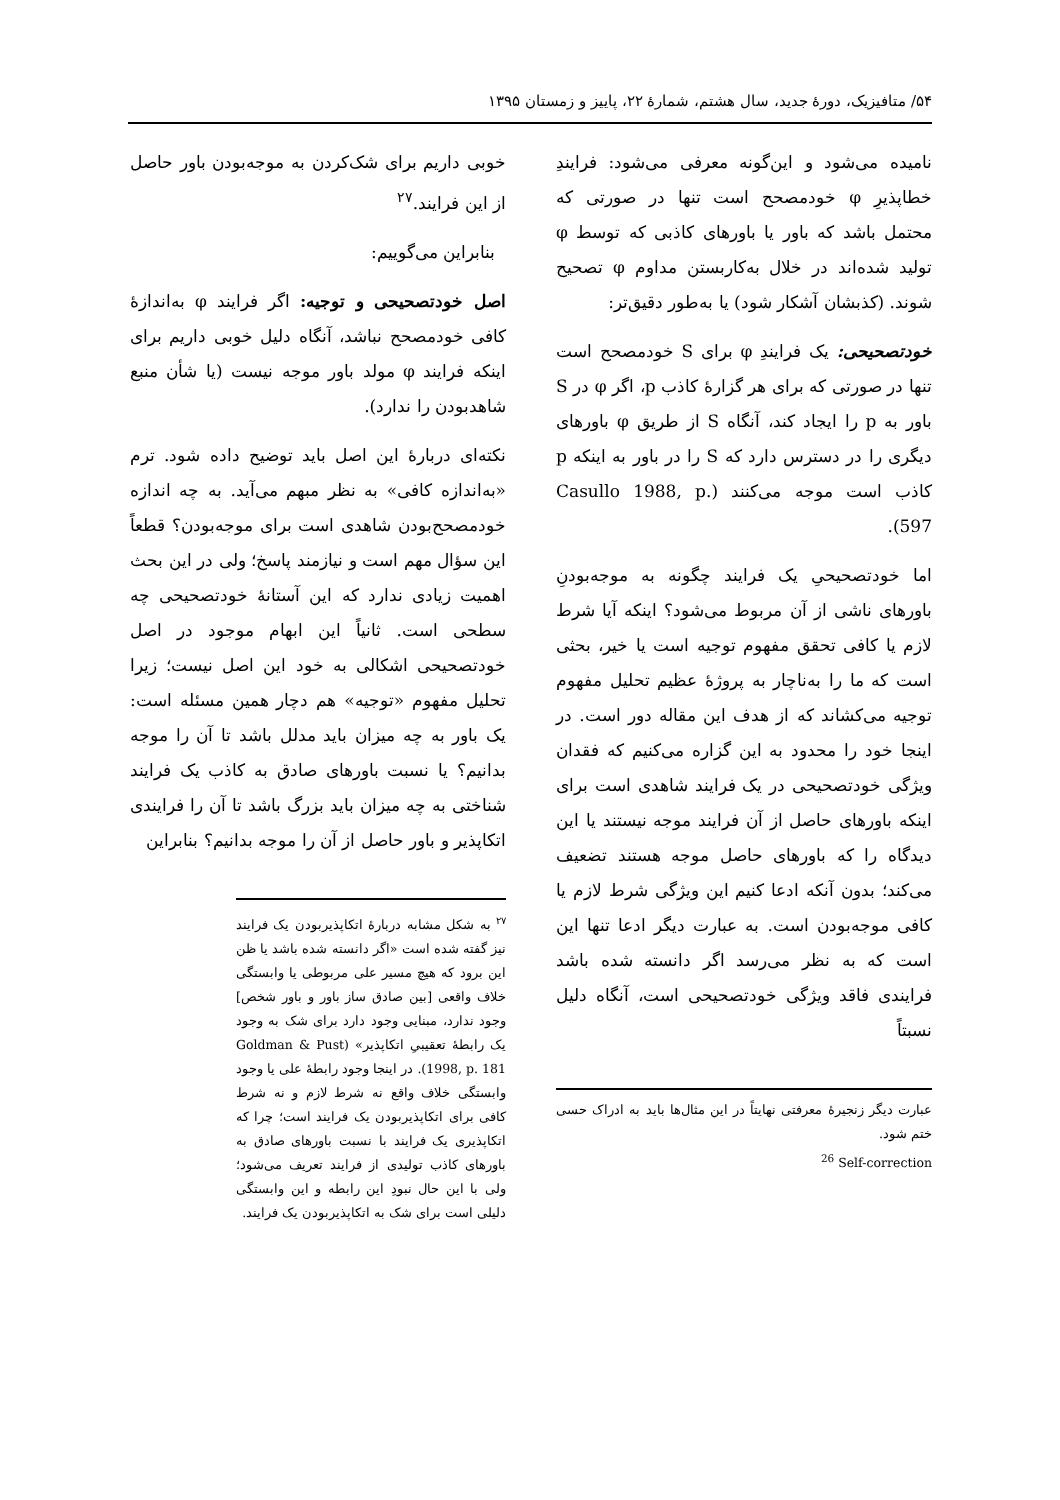۵۴/ متافیزیک، دورهٔ جدید، سال هشتم، شمارهٔ ۲۲، پاییز و زمستان ۱۳۹۵
نامیده می‌شود و این‌گونه معرفی می‌شود: فرایندِ خطاپذیرِ φ خودمصحح است تنها در صورتی که محتمل باشد که باور یا باورهای کاذبی که توسط φ تولید شده‌اند در خلال به‌کاربستن مداوم φ تصحیح شوند. (کذبشان آشکار شود) یا به‌طور دقیق‌تر:
خودتصحیحی: یک فرایندِ φ برای S خودمصحح است تنها در صورتی که برای هر گزارهٔ کاذب p، اگر φ در S باور به p را ایجاد کند، آنگاه S از طریق φ باورهای دیگری را در دسترس دارد که S را در باور به اینکه p کاذب است موجه می‌کنند (Casullo 1988, p. 597).
اما خودتصحیحیِ یک فرایند چگونه به موجه‌بودنِ باورهای ناشی از آن مربوط می‌شود؟ اینکه آیا شرط لازم یا کافی تحقق مفهوم توجیه است یا خیر، بحثی است که ما را به‌ناچار به پروژهٔ عظیم تحلیل مفهوم توجیه می‌کشاند که از هدف این مقاله دور است. در اینجا خود را محدود به این گزاره می‌کنیم که فقدان ویژگی خودتصحیحی در یک فرایند شاهدی است برای اینکه باورهای حاصل از آن فرایند موجه نیستند یا این دیدگاه را که باورهای حاصل موجه هستند تضعیف می‌کند؛ بدون آنکه ادعا کنیم این ویژگی شرط لازم یا کافی موجه‌بودن است. به عبارت دیگر ادعا تنها این است که به نظر می‌رسد اگر دانسته شده باشد فرایندی فاقد ویژگی خودتصحیحی است، آنگاه دلیل نسبتاً
عبارت دیگر زنجیرهٔ معرفتی نهایتاً در این مثال‌ها باید به ادراک حسی ختم شود.
<sup>26</sup> Self-correction
خوبی داریم برای شک‌کردن به موجه‌بودن باور حاصل از این فرایند.<sup>۲۷</sup>
بنابراین می‌گوییم:
اصل خودتصحیحی و توجیه: اگر فرایند φ به‌اندازهٔ کافی خودمصحح نباشد، آنگاه دلیل خوبی داریم برای اینکه فرایند φ مولد باور موجه نیست (یا شأن منبع شاهدبودن را ندارد).
نکته‌ای دربارهٔ این اصل باید توضیح داده شود. ترم «به‌اندازه کافی» به نظر مبهم می‌آید. به چه اندازه خودمصحح‌بودن شاهدی است برای موجه‌بودن؟ قطعاً این سؤال مهم است و نیازمند پاسخ؛ ولی در این بحث اهمیت زیادی ندارد که این آستانهٔ خودتصحیحی چه سطحی است. ثانیاً این ابهام موجود در اصل خودتصحیحی اشکالی به خود این اصل نیست؛ زیرا تحلیل مفهوم «توجیه» هم دچار همین مسئله است: یک باور به چه میزان باید مدلل باشد تا آن را موجه بدانیم؟ یا نسبت باورهای صادق به کاذب یک فرایند شناختی به چه میزان باید بزرگ باشد تا آن را فرایندی اتکاپذیر و باور حاصل از آن را موجه بدانیم؟ بنابراین
<sup>۲۷</sup> به شکل مشابه دربارهٔ اتکاپذیربودن یک فرایند نیز گفته شده است «اگر دانسته شده باشد یا ظن این برود که هیچ مسیر علی مربوطی یا وابستگی خلاف واقعی [بین صادق ساز باور و باور شخص] وجود ندارد، مبنایی وجود دارد برای شک به وجود یک رابطهٔ تعقیبیِ اتکاپذیر» (Goldman & Pust 1998, p. 181). در اینجا وجود رابطهٔ علی یا وجود وابستگی خلاف واقع نه شرط لازم و نه شرط کافی برای اتکاپذیربودن یک فرایند است؛ چرا که اتکاپذیری یک فرایند با نسبت باورهای صادق به باورهای کاذب تولیدی از فرایند تعریف می‌شود؛ ولی با این حال نبودِ این رابطه و این وابستگی دلیلی است برای شک به اتکاپذیربودن یک فرایند.